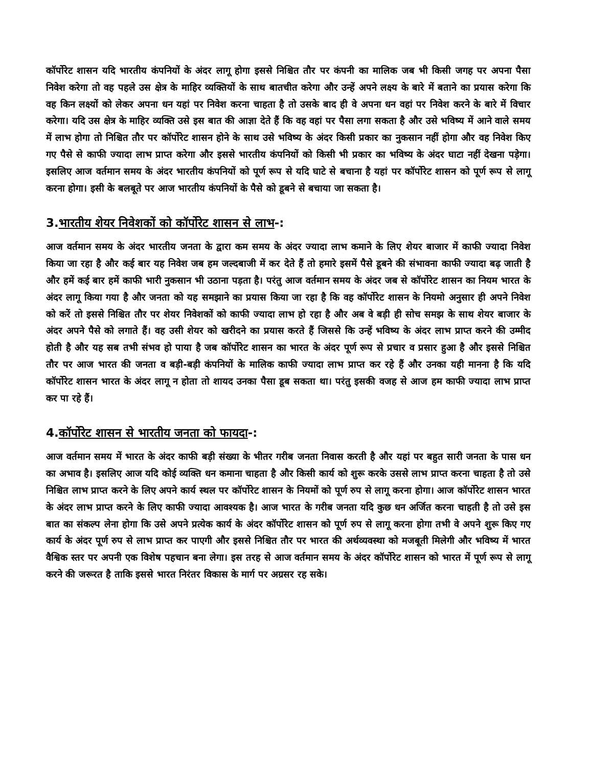कॉर्पोरेट शासन यदि भारतीय कंपनियों के अंदर लागू होगा इससे निश्चित तौर पर कंपनी का मालिक जब भी किसी जगह पर अपना पैसा निवेश करेगा तो वह पहले उस क्षेत्र के माहिर व्यक्तियों के साथ बातचीत करेगा और उन्हें अपने लक्ष्य के बारे में बताने का प्रयास करेगा कि वह किन लक्ष्यों को लेकर अपना धन यहां पर निवेश करना चाहता है तो उसके बाद ही वे अपना धन वहां पर निवेश करने के बारे में विचार करेगा। यदि उस क्षेत्र के माहिर व्यक्ति उसे इस बात की आज्ञा देते हैं कि वह वहां पर पैसा लगा सकता है और उसे भविष्य में आने वाले समय में लाभ होगा तो निश्चित तौर पर कॉर्पोरेट शासन होने के साथ उसे भविष्य के अंदर किसी प्रकार का नुकसान नहीं होगा और वह निवेश किए गए पैसे से काफी ज्यादा लाभ प्राप्त करेगा और इससे भारतीय कंपनियों को किसी भी प्रकार का भविष्य के अंदर घाटा नहीं देखना पड़ेगा। इसलिए आज वर्तमान समय के अंदर भारतीय कंपनियों को पूर्ण रूप से यदि घाटे से बचाना है यहां पर कॉर्पोरेट शासन को पूर्ण रूप से लागू करना होगा। इसी के बलबूते पर आज भारतीय कंपनियों के पैसे को डूबने से बचाया जा सकता है।
3.भारतीय शेयर निवेशकों को कॉर्पोरेट शासन से लाभ-:
आज वर्तमान समय के अंदर भारतीय जनता के द्वारा कम समय के अंदर ज्यादा लाभ कमाने के लिए शेयर बाजार में काफी ज्यादा निवेश किया जा रहा है और कई बार यह निवेश जब हम जल्दबाजी में कर देते हैं तो हमारे इसमें पैसे डूबने की संभावना काफी ज्यादा बढ़ जाती है और हमें कई बार हमें काफी भारी नुकसान भी उठाना पड़ता है। परंतु आज वर्तमान समय के अंदर जब से कॉर्पोरेट शासन का नियम भारत के अंदर लागू किया गया है और जनता को यह समझाने का प्रयास किया जा रहा है कि वह कॉर्पोरेट शासन के नियमो अनुसार ही अपने निवेश को करें तो इससे निश्चित तौर पर शेयर निवेशकों को काफी ज्यादा लाभ हो रहा है और अब वे बड़ी ही सोच समझ के साथ शेयर बाजार के अंदर अपने पैसे को लगाते हैं। वह उसी शेयर को खरीदने का प्रयास करते हैं जिससे कि उन्हें भविष्य के अंदर लाभ प्राप्त करने की उम्मीद होती है और यह सब तभी संभव हो पाया है जब कॉर्पोरेट शासन का भारत के अंदर पूर्ण रूप से प्रचार व प्रसार हुआ है और इससे निश्चित तौर पर आज भारत की जनता व बड़ी-बड़ी कंपनियों के मालिक काफी ज्यादा लाभ प्राप्त कर रहे हैं और उनका यही मानना है कि यदि कॉर्पोरेट शासन भारत के अंदर लागू न होता तो शायद उनका पैसा डूब सकता था। परंतु इसकी वजह से आज हम काफी ज्यादा लाभ प्राप्त कर पा रहे हैं।
4.कॉर्पोरेट शासन से भारतीय जनता को फायदा-:
आज वर्तमान समय में भारत के अंदर काफी बड़ी संख्या के भीतर गरीब जनता निवास करती है और यहां पर बहुत सारी जनता के पास धन का अभाव है। इसलिए आज यदि कोई व्यक्ति धन कमाना चाहता है और किसी कार्य को शुरू करके उससे लाभ प्राप्त करना चाहता है तो उसे निश्चित लाभ प्राप्त करने के लिए अपने कार्य स्थल पर कॉर्पोरेट शासन के नियमों को पूर्ण रुप से लागू करना होगा। आज कॉर्पोरेट शासन भारत के अंदर लाभ प्राप्त करने के लिए काफी ज्यादा आवश्यक है। आज भारत के गरीब जनता यदि कुछ धन अर्जित करना चाहती है तो उसे इस बात का संकल्प लेना होगा कि उसे अपने प्रत्येक कार्य के अंदर कॉर्पोरेट शासन को पूर्ण रुप से लागू करना होगा तभी वे अपने शुरू किए गए कार्य के अंदर पूर्ण रुप से लाभ प्राप्त कर पाएगी और इससे निश्चित तौर पर भारत की अर्थव्यवस्था को मजबूती मिलेगी और भविष्य में भारत वैश्विक स्तर पर अपनी एक विशेष पहचान बना लेगा। इस तरह से आज वर्तमान समय के अंदर कॉर्पोरेट शासन को भारत में पूर्ण रूप से लागू करने की जरूरत है ताकि इससे भारत निरंतर विकास के मार्ग पर अग्रसर रह सके।